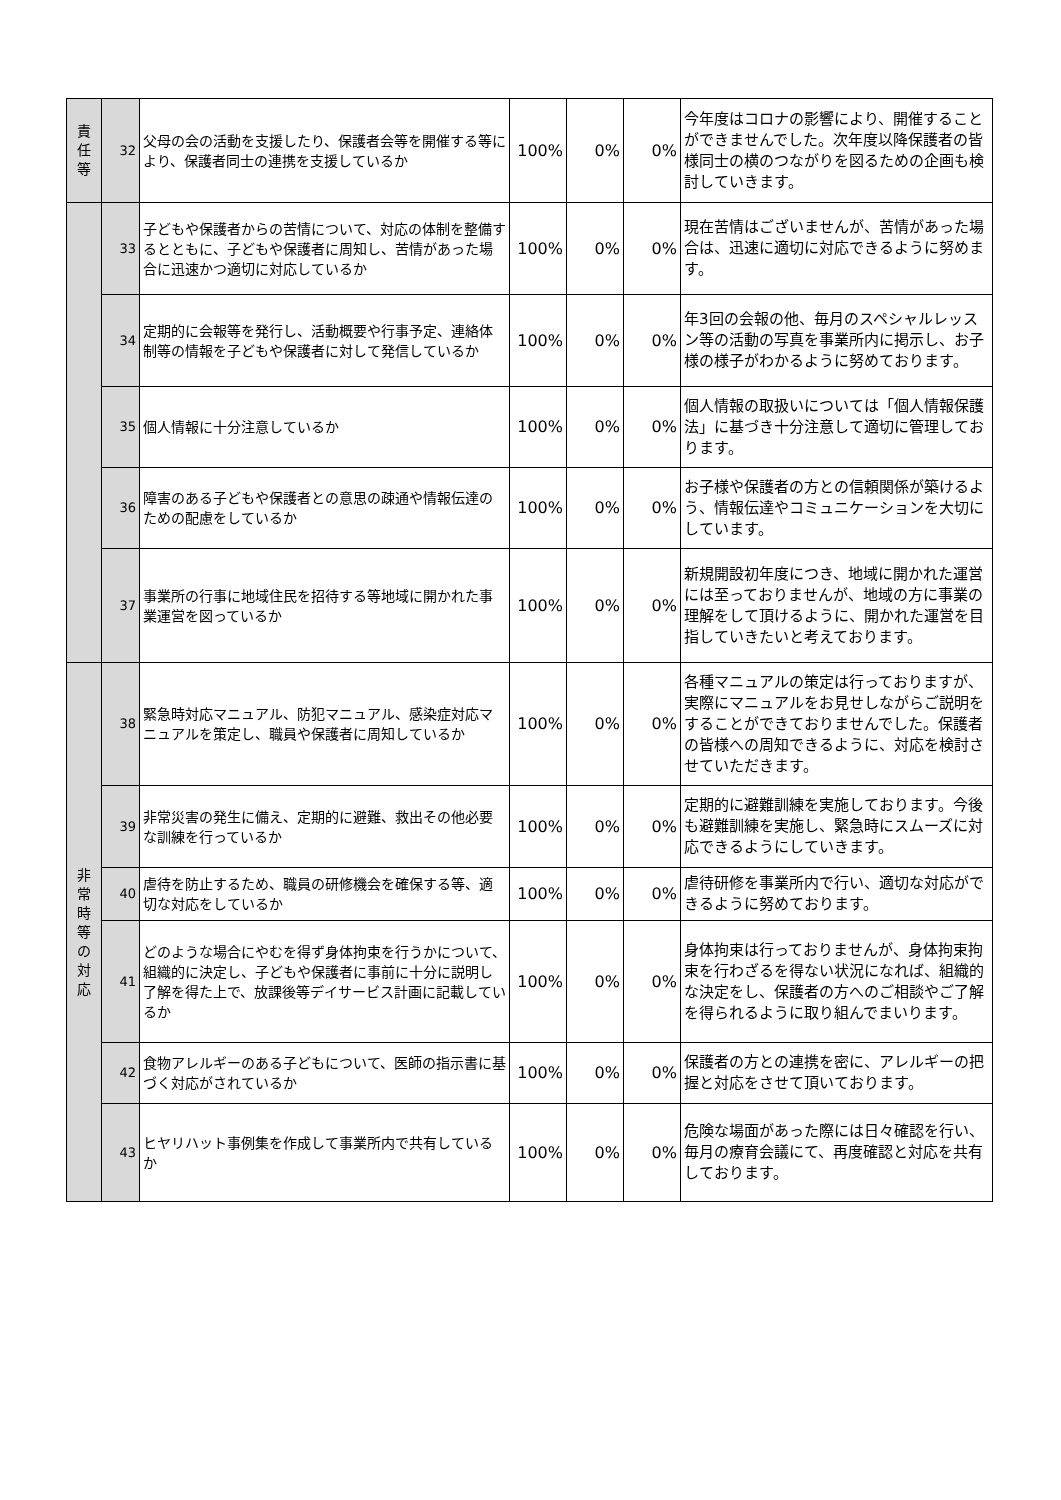| 責 任 等 | 32 | 父母の会の活動を支援したり、保護者会等を開催する等により、保護者同士の連携を支援しているか | 100% | 0% | 0% | 今年度はコロナの影響により、開催することができませんでした。次年度以降保護者の皆様同士の横のつながりを図るための企画も検討していきます。 |
| | 33 | 子どもや保護者からの苦情について、対応の体制を整備するとともに、子どもや保護者に周知し、苦情があった場合に迅速かつ適切に対応しているか | 100% | 0% | 0% | 現在苦情はございませんが、苦情があった場合は、迅速に適切に対応できるように努めます。 |
| | 34 | 定期的に会報等を発行し、活動概要や行事予定、連絡体制等の情報を子どもや保護者に対して発信しているか | 100% | 0% | 0% | 年3回の会報の他、毎月のスペシャルレッスン等の活動の写真を事業所内に掲示し、お子様の様子がわかるように努めております。 |
| | 35 | 個人情報に十分注意しているか | 100% | 0% | 0% | 個人情報の取扱いについては「個人情報保護法」に基づき十分注意して適切に管理しております。 |
| | 36 | 障害のある子どもや保護者との意思の疎通や情報伝達のための配慮をしているか | 100% | 0% | 0% | お子様や保護者の方との信頼関係が築けるよう、情報伝達やコミュニケーションを大切にしています。 |
| | 37 | 事業所の行事に地域住民を招待する等地域に開かれた事業運営を図っているか | 100% | 0% | 0% | 新規開設初年度につき、地域に開かれた運営には至っておりませんが、地域の方に事業の理解をして頂けるように、開かれた運営を目指していきたいと考えております。 |
| 非 常 時 等 の 対 応 | 38 | 緊急時対応マニュアル、防犯マニュアル、感染症対応マニュアルを策定し、職員や保護者に周知しているか | 100% | 0% | 0% | 各種マニュアルの策定は行っておりますが、実際にマニュアルをお見せしながらご説明をすることができておりませんでした。保護者の皆様への周知できるように、対応を検討させていただきます。 |
| | 39 | 非常災害の発生に備え、定期的に避難、救出その他必要な訓練を行っているか | 100% | 0% | 0% | 定期的に避難訓練を実施しております。今後も避難訓練を実施し、緊急時にスムーズに対応できるようにしていきます。 |
| | 40 | 虐待を防止するため、職員の研修機会を確保する等、適切な対応をしているか | 100% | 0% | 0% | 虐待研修を事業所内で行い、適切な対応ができるように努めております。 |
| | 41 | どのような場合にやむを得ず身体拘束を行うかについて、組織的に決定し、子どもや保護者に事前に十分に説明し了解を得た上で、放課後等デイサービス計画に記載しているか | 100% | 0% | 0% | 身体拘束は行っておりませんが、身体拘束拘束を行わざるを得ない状況になれば、組織的な決定をし、保護者の方へのご相談やご了解を得られるように取り組んでまいります。 |
| | 42 | 食物アレルギーのある子どもについて、医師の指示書に基づく対応がされているか | 100% | 0% | 0% | 保護者の方との連携を密に、アレルギーの把握と対応をさせて頂いております。 |
| | 43 | ヒヤリハット事例集を作成して事業所内で共有しているか | 100% | 0% | 0% | 危険な場面があった際には日々確認を行い、毎月の療育会議にて、再度確認と対応を共有しております。 |